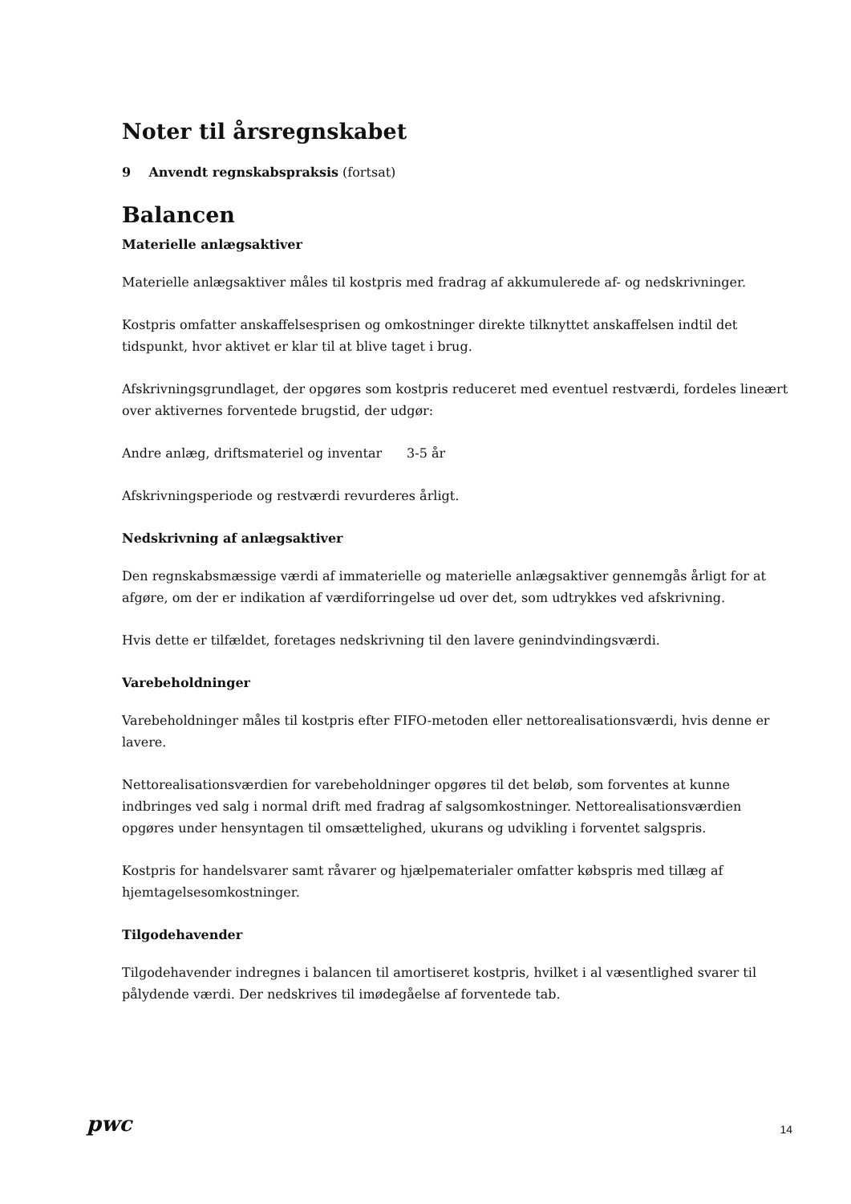Noter til årsregnskabet
9 Anvendt regnskabspraksis (fortsat)
Balancen
Materielle anlægsaktiver
Materielle anlægsaktiver måles til kostpris med fradrag af akkumulerede af- og nedskrivninger.
Kostpris omfatter anskaffelsesprisen og omkostninger direkte tilknyttet anskaffelsen indtil det tidspunkt, hvor aktivet er klar til at blive taget i brug.
Afskrivningsgrundlaget, der opgøres som kostpris reduceret med eventuel restværdi, fordeles lineært over aktivernes forventede brugstid, der udgør:
Andre anlæg, driftsmateriel og inventar 3-5 år
Afskrivningsperiode og restværdi revurderes årligt.
Nedskrivning af anlægsaktiver
Den regnskabsmæssige værdi af immaterielle og materielle anlægsaktiver gennemgås årligt for at afgøre, om der er indikation af værdiforringelse ud over det, som udtrykkes ved afskrivning.
Hvis dette er tilfældet, foretages nedskrivning til den lavere genindvindingsværdi.
Varebeholdninger
Varebeholdninger måles til kostpris efter FIFO-metoden eller nettorealisationsværdi, hvis denne er lavere.
Nettorealisationsværdien for varebeholdninger opgøres til det beløb, som forventes at kunne indbringes ved salg i normal drift med fradrag af salgsomkostninger. Nettorealisationsværdien opgøres under hensyntagen til omsættelighed, ukurans og udvikling i forventet salgspris.
Kostpris for handelsvarer samt råvarer og hjælpematerialer omfatter købspris med tillæg af hjemtagelsesomkostninger.
Tilgodehavender
Tilgodehavender indregnes i balancen til amortiseret kostpris, hvilket i al væsentlighed svarer til pålydende værdi. Der nedskrives til imødegåelse af forventede tab.
pwc 14